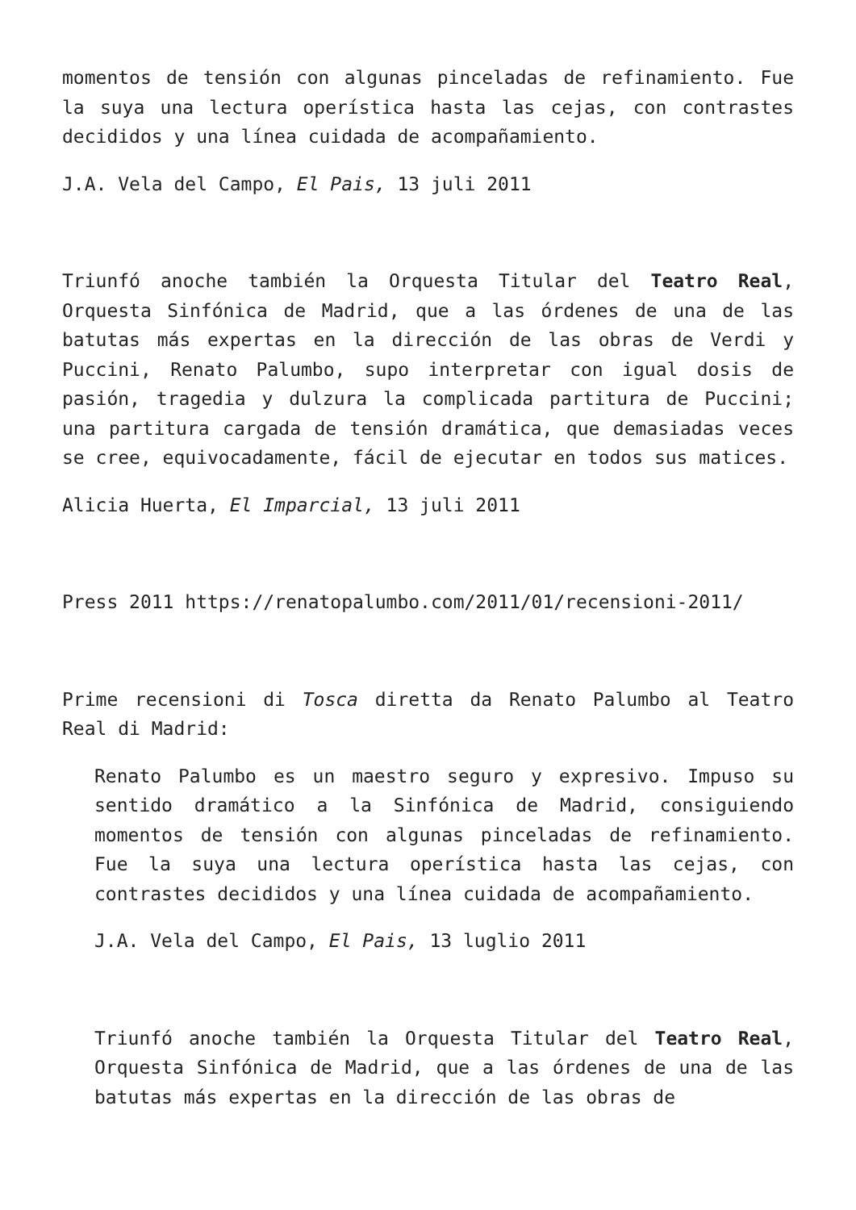momentos de tensión con algunas pinceladas de refinamiento. Fue la suya una lectura operística hasta las cejas, con contrastes decididos y una línea cuidada de acompañamiento.
J.A. Vela del Campo, El Pais, 13 juli 2011
Triunfó anoche también la Orquesta Titular del Teatro Real, Orquesta Sinfónica de Madrid, que a las órdenes de una de las batutas más expertas en la dirección de las obras de Verdi y Puccini, Renato Palumbo, supo interpretar con igual dosis de pasión, tragedia y dulzura la complicada partitura de Puccini; una partitura cargada de tensión dramática, que demasiadas veces se cree, equivocadamente, fácil de ejecutar en todos sus matices.
Alicia Huerta, El Imparcial, 13 juli 2011
Press 2011 https://renatopalumbo.com/2011/01/recensioni-2011/
Prime recensioni di Tosca diretta da Renato Palumbo al Teatro Real di Madrid:
Renato Palumbo es un maestro seguro y expresivo. Impuso su sentido dramático a la Sinfónica de Madrid, consiguiendo momentos de tensión con algunas pinceladas de refinamiento. Fue la suya una lectura operística hasta las cejas, con contrastes decididos y una línea cuidada de acompañamiento.
J.A. Vela del Campo, El Pais, 13 luglio 2011
Triunfó anoche también la Orquesta Titular del Teatro Real, Orquesta Sinfónica de Madrid, que a las órdenes de una de las batutas más expertas en la dirección de las obras de